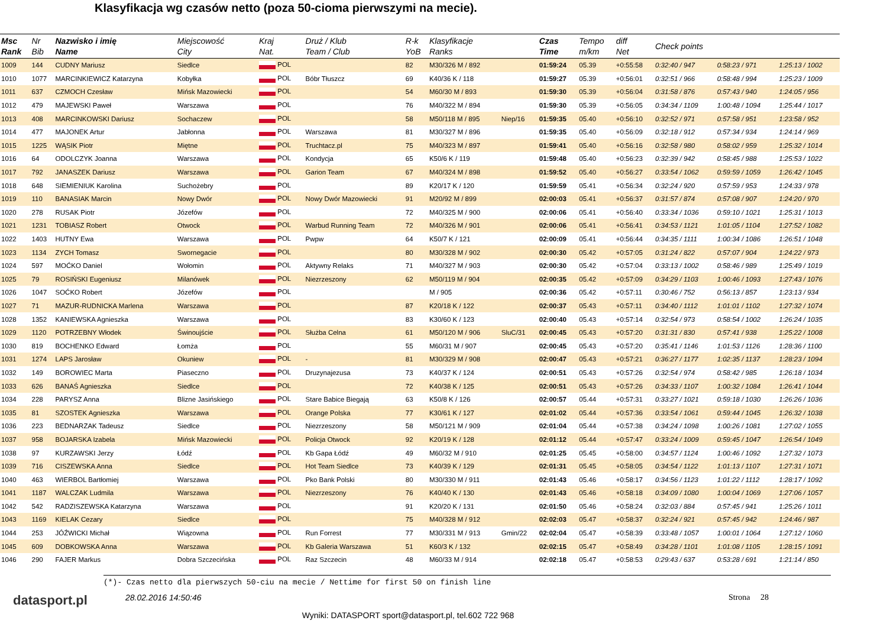Klasyfikacja wg czasów netto (poza 50-cioma pierwszymi na mecie).
| Msc Rank | Nr Bib | Nazwisko i imię Name | Miejscowość City | Kraj Nat. | Druż / Klub Team / Club | R-k YoB | Klasyfikacje Ranks | | Czas Time | Tempo m/km | diff Net | Check points | | |
| --- | --- | --- | --- | --- | --- | --- | --- | --- | --- | --- | --- | --- | --- | --- |
| 1009 | 144 | CUDNY Mariusz | Siedlce | POL | | 82 | M30/326 M / 892 | | 01:59:24 | 05.39 | +0:55:58 | 0:32:40 / 947 | 0:58:23 / 971 | 1:25:13 / 1002 |
| 1010 | 1077 | MARCINKIEWICZ Katarzyna | Kobyłka | POL | Bóbr Tłuszcz | 69 | K40/36 K / 118 | | 01:59:27 | 05.39 | +0:56:01 | 0:32:51 / 966 | 0:58:48 / 994 | 1:25:23 / 1009 |
| 1011 | 637 | CZMOCH Czesław | Mińsk Mazowiecki | POL | | 54 | M60/30 M / 893 | | 01:59:30 | 05.39 | +0:56:04 | 0:31:58 / 876 | 0:57:43 / 940 | 1:24:05 / 956 |
| 1012 | 479 | MAJEWSKI Paweł | Warszawa | POL | | 76 | M40/322 M / 894 | | 01:59:30 | 05.39 | +0:56:05 | 0:34:34 / 1109 | 1:00:48 / 1094 | 1:25:44 / 1017 |
| 1013 | 408 | MARCINKOWSKI Dariusz | Sochaczew | POL | | 58 | M50/118 M / 895 | Niep/16 | 01:59:35 | 05.40 | +0:56:10 | 0:32:52 / 971 | 0:57:58 / 951 | 1:23:58 / 952 |
| 1014 | 477 | MAJONEK Artur | Jabłonna | POL | Warszawa | 81 | M30/327 M / 896 | | 01:59:35 | 05.40 | +0:56:09 | 0:32:18 / 912 | 0:57:34 / 934 | 1:24:14 / 969 |
| 1015 | 1225 | WĄSIK Piotr | Miętne | POL | Truchtacz.pl | 75 | M40/323 M / 897 | | 01:59:41 | 05.40 | +0:56:16 | 0:32:58 / 980 | 0:58:02 / 959 | 1:25:32 / 1014 |
| 1016 | 64 | ODOLCZYK Joanna | Warszawa | POL | Kondycja | 65 | K50/6 K / 119 | | 01:59:48 | 05.40 | +0:56:23 | 0:32:39 / 942 | 0:58:45 / 988 | 1:25:53 / 1022 |
| 1017 | 792 | JANASZEK Dariusz | Warszawa | POL | Garion Team | 67 | M40/324 M / 898 | | 01:59:52 | 05.40 | +0:56:27 | 0:33:54 / 1062 | 0:59:59 / 1059 | 1:26:42 / 1045 |
| 1018 | 648 | SIEMIENIUK Karolina | Suchożebry | POL | | 89 | K20/17 K / 120 | | 01:59:59 | 05.41 | +0:56:34 | 0:32:24 / 920 | 0:57:59 / 953 | 1:24:33 / 978 |
| 1019 | 110 | BANASIAK Marcin | Nowy Dwór | POL | Nowy Dwór Mazowiecki | 91 | M20/92 M / 899 | | 02:00:03 | 05.41 | +0:56:37 | 0:31:57 / 874 | 0:57:08 / 907 | 1:24:20 / 970 |
| 1020 | 278 | RUSAK Piotr | Józefów | POL | | 72 | M40/325 M / 900 | | 02:00:06 | 05.41 | +0:56:40 | 0:33:34 / 1036 | 0:59:10 / 1021 | 1:25:31 / 1013 |
| 1021 | 1231 | TOBIASZ Robert | Otwock | POL | Warbud Running Team | 72 | M40/326 M / 901 | | 02:00:06 | 05.41 | +0:56:41 | 0:34:53 / 1121 | 1:01:05 / 1104 | 1:27:52 / 1082 |
| 1022 | 1403 | HUTNY Ewa | Warszawa | POL | Pwpw | 64 | K50/7 K / 121 | | 02:00:09 | 05.41 | +0:56:44 | 0:34:35 / 1111 | 1:00:34 / 1086 | 1:26:51 / 1048 |
| 1023 | 1134 | ZYCH Tomasz | Swornegacie | POL | | 80 | M30/328 M / 902 | | 02:00:30 | 05.42 | +0:57:05 | 0:31:24 / 822 | 0:57:07 / 904 | 1:24:22 / 973 |
| 1024 | 597 | MOĆKO Daniel | Wołomin | POL | Aktywny Relaks | 71 | M40/327 M / 903 | | 02:00:30 | 05.42 | +0:57:04 | 0:33:13 / 1002 | 0:58:46 / 989 | 1:25:49 / 1019 |
| 1025 | 79 | ROSIŃSKI Eugeniusz | Milanówek | POL | Niezrzeszony | 62 | M50/119 M / 904 | | 02:00:35 | 05.42 | +0:57:09 | 0:34:29 / 1103 | 1:00:46 / 1093 | 1:27:43 / 1076 |
| 1026 | 1047 | SOĆKO Robert | Józefów | POL | | | M / 905 | | 02:00:36 | 05.42 | +0:57:11 | 0:30:46 / 752 | 0:56:13 / 857 | 1:23:13 / 934 |
| 1027 | 71 | MAZUR-RUDNICKA Marlena | Warszawa | POL | | 87 | K20/18 K / 122 | | 02:00:37 | 05.43 | +0:57:11 | 0:34:40 / 1112 | 1:01:01 / 1102 | 1:27:32 / 1074 |
| 1028 | 1352 | KANIEWSKA Agnieszka | Warszawa | POL | | 83 | K30/60 K / 123 | | 02:00:40 | 05.43 | +0:57:14 | 0:32:54 / 973 | 0:58:54 / 1002 | 1:26:24 / 1035 |
| 1029 | 1120 | POTRZEBNY Włodek | Świnoujście | POL | Służba Celna | 61 | M50/120 M / 906 | SluC/31 | 02:00:45 | 05.43 | +0:57:20 | 0:31:31 / 830 | 0:57:41 / 938 | 1:25:22 / 1008 |
| 1030 | 819 | BOCHENKO Edward | Łomża | POL | | 55 | M60/31 M / 907 | | 02:00:45 | 05.43 | +0:57:20 | 0:35:41 / 1146 | 1:01:53 / 1126 | 1:28:36 / 1100 |
| 1031 | 1274 | LAPS Jarosław | Okuniew | POL | - | 81 | M30/329 M / 908 | | 02:00:47 | 05.43 | +0:57:21 | 0:36:27 / 1177 | 1:02:35 / 1137 | 1:28:23 / 1094 |
| 1032 | 149 | BOROWIEC Marta | Piaseczno | POL | Druzynajezusa | 73 | K40/37 K / 124 | | 02:00:51 | 05.43 | +0:57:26 | 0:32:54 / 974 | 0:58:42 / 985 | 1:26:18 / 1034 |
| 1033 | 626 | BANAŚ Agnieszka | Siedlce | POL | | 72 | K40/38 K / 125 | | 02:00:51 | 05.43 | +0:57:26 | 0:34:33 / 1107 | 1:00:32 / 1084 | 1:26:41 / 1044 |
| 1034 | 228 | PARYSZ Anna | Blizne Jasińskiego | POL | Stare Babice Biegają | 63 | K50/8 K / 126 | | 02:00:57 | 05.44 | +0:57:31 | 0:33:27 / 1021 | 0:59:18 / 1030 | 1:26:26 / 1036 |
| 1035 | 81 | SZOSTEK Agnieszka | Warszawa | POL | Orange Polska | 77 | K30/61 K / 127 | | 02:01:02 | 05.44 | +0:57:36 | 0:33:54 / 1061 | 0:59:44 / 1045 | 1:26:32 / 1038 |
| 1036 | 223 | BEDNARZAK Tadeusz | Siedlce | POL | Niezrzeszony | 58 | M50/121 M / 909 | | 02:01:04 | 05.44 | +0:57:38 | 0:34:24 / 1098 | 1:00:26 / 1081 | 1:27:02 / 1055 |
| 1037 | 958 | BOJARSKA Izabela | Mińsk Mazowiecki | POL | Policja Otwock | 92 | K20/19 K / 128 | | 02:01:12 | 05.44 | +0:57:47 | 0:33:24 / 1009 | 0:59:45 / 1047 | 1:26:54 / 1049 |
| 1038 | 97 | KURZAWSKI Jerzy | Łódź | POL | Kb Gapa Łódź | 49 | M60/32 M / 910 | | 02:01:25 | 05.45 | +0:58:00 | 0:34:57 / 1124 | 1:00:46 / 1092 | 1:27:32 / 1073 |
| 1039 | 716 | CISZEWSKA Anna | Siedlce | POL | Hot Team Siedlce | 73 | K40/39 K / 129 | | 02:01:31 | 05.45 | +0:58:05 | 0:34:54 / 1122 | 1:01:13 / 1107 | 1:27:31 / 1071 |
| 1040 | 463 | WIERBOL Bartłomiej | Warszawa | POL | Pko Bank Polski | 80 | M30/330 M / 911 | | 02:01:43 | 05.46 | +0:58:17 | 0:34:56 / 1123 | 1:01:22 / 1112 | 1:28:17 / 1092 |
| 1041 | 1187 | WALCZAK Ludmila | Warszawa | POL | Niezrzeszony | 76 | K40/40 K / 130 | | 02:01:43 | 05.46 | +0:58:18 | 0:34:09 / 1080 | 1:00:04 / 1069 | 1:27:06 / 1057 |
| 1042 | 542 | RADZISZEWSKA Katarzyna | Warszawa | POL | | 91 | K20/20 K / 131 | | 02:01:50 | 05.46 | +0:58:24 | 0:32:03 / 884 | 0:57:45 / 941 | 1:25:26 / 1011 |
| 1043 | 1169 | KIELAK Cezary | Siedlce | POL | | 75 | M40/328 M / 912 | | 02:02:03 | 05.47 | +0:58:37 | 0:32:24 / 921 | 0:57:45 / 942 | 1:24:46 / 987 |
| 1044 | 253 | JÓŹWICKI Michał | Wiązowna | POL | Run Forrest | 77 | M30/331 M / 913 | Gmin/22 | 02:02:04 | 05.47 | +0:58:39 | 0:33:48 / 1057 | 1:00:01 / 1064 | 1:27:12 / 1060 |
| 1045 | 609 | DOBKOWSKA Anna | Warszawa | POL | Kb Galeria Warszawa | 51 | K60/3 K / 132 | | 02:02:15 | 05.47 | +0:58:49 | 0:34:28 / 1101 | 1:01:08 / 1105 | 1:28:15 / 1091 |
| 1046 | 290 | FAJER Markus | Dobra Szczecińska | POL | Raz Szczecin | 48 | M60/33 M / 914 | | 02:02:18 | 05.47 | +0:58:53 | 0:29:43 / 637 | 0:53:28 / 691 | 1:21:14 / 850 |
(*)- Czas netto dla pierwszych 50-ciu na mecie / Nettime for first 50 on finish line
datasport.pl 28.02.2016 14:50:46 Strona 28
Wyniki: DATASPORT sport@datasport.pl, tel.602 722 968